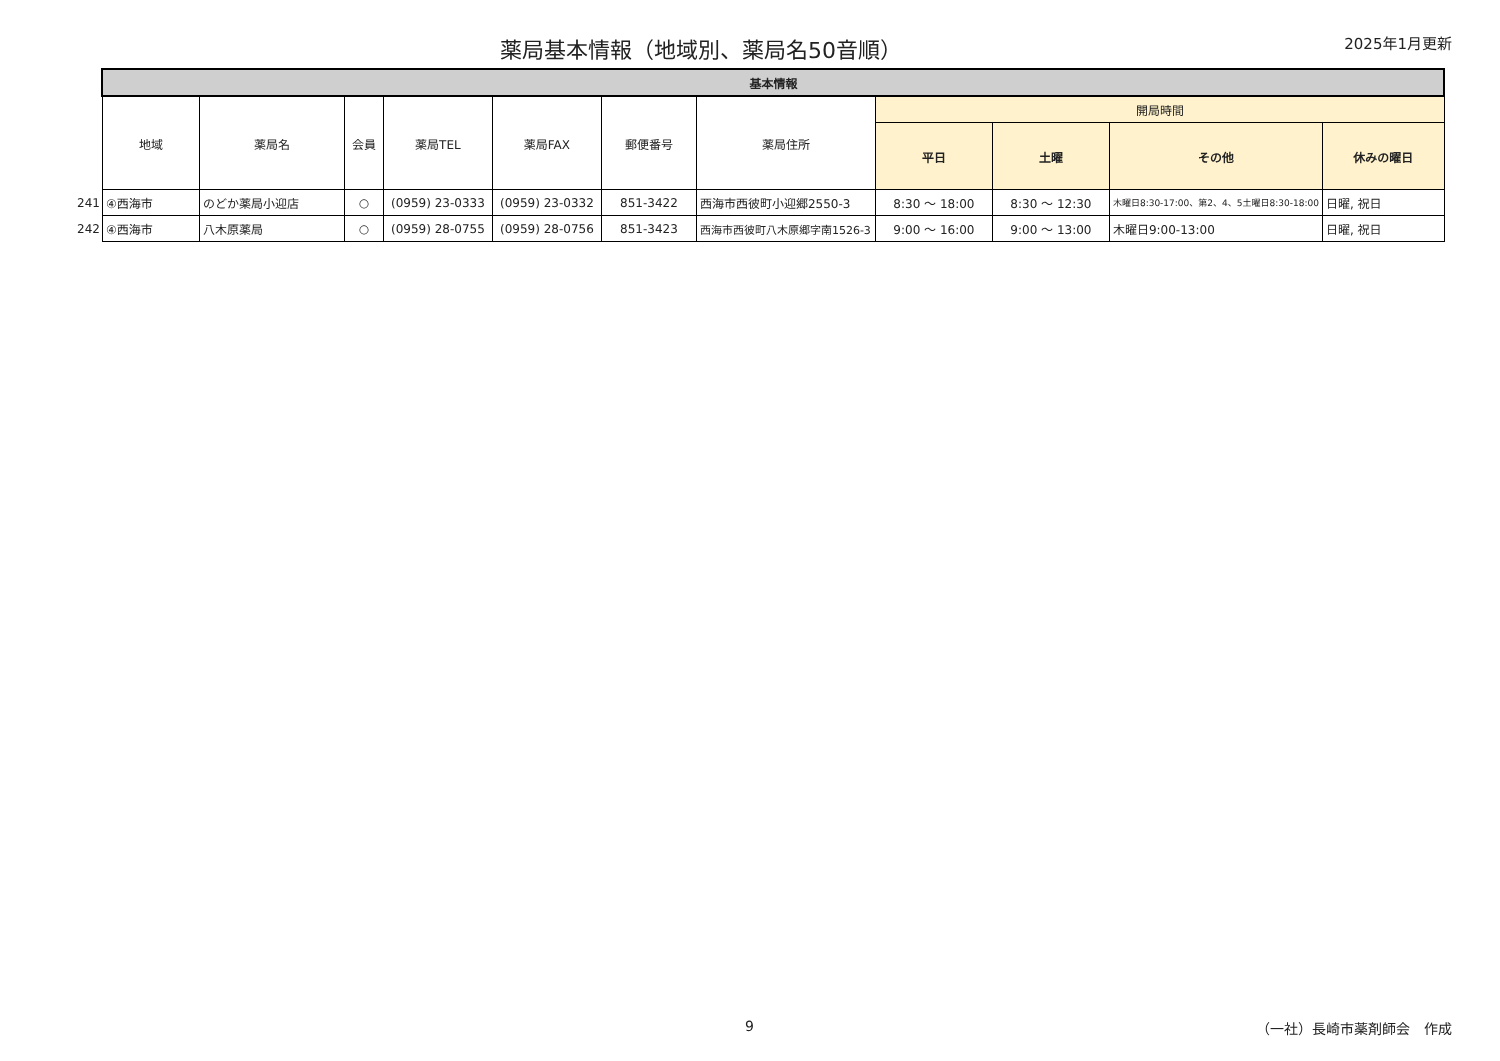薬局基本情報（地域別、薬局名50音順）
2025年1月更新
| | 基本情報 | | | | | | | | | | |
| | 地域 | 薬局名 | 会員 | 薬局TEL | 薬局FAX | 郵便番号 | 薬局住所 | 開局時間 | | | |
| | | | | | | | | 平日 | 土曜 | その他 | 休みの曜日 |
| 241 | ④西海市 | のどか薬局小迎店 | ○ | (0959) 23-0333 | (0959) 23-0332 | 851-3422 | 西海市西彼町小迎郷2550-3 | 8:30 ～ 18:00 | 8:30 ～ 12:30 | 木曜日8:30-17:00、第2、4、5土曜日8:30-18:00 | 日曜, 祝日 |
| 242 | ④西海市 | 八木原薬局 | ○ | (0959) 28-0755 | (0959) 28-0756 | 851-3423 | 西海市西彼町八木原郷字南1526-3 | 9:00 ～ 16:00 | 9:00 ～ 13:00 | 木曜日9:00-13:00 | 日曜, 祝日 |
9 （一社）長崎市薬剤師会　作成